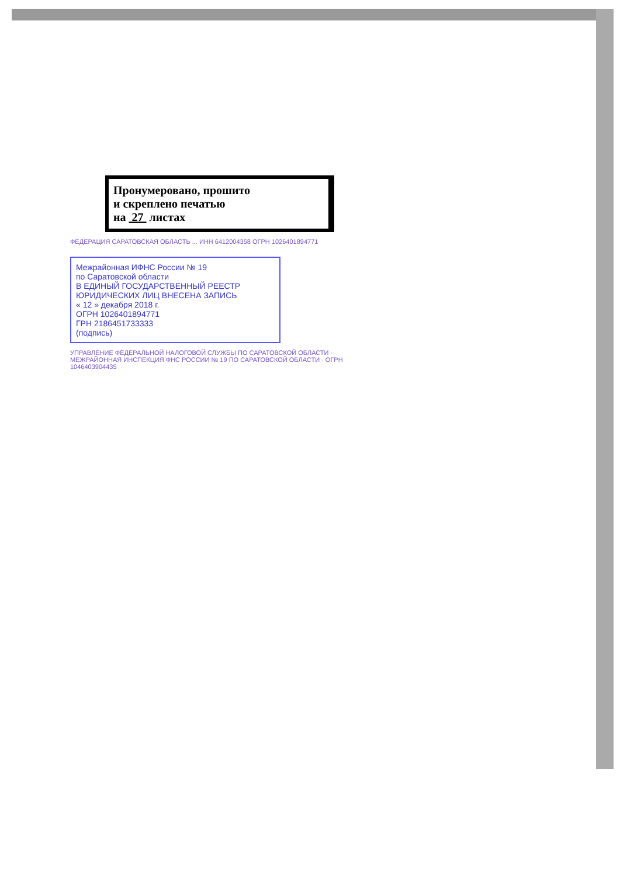Пронумеровано, прошито
и скреплено печатью
на 27 листах
ФЕДЕРАЦИЯ САРАТОВСКАЯ ОБЛАСТЬ ... ИНН 6412004358 ОГРН 1026401894771
Межрайонная ИФНС России № 19
по Саратовской области
В ЕДИНЫЙ ГОСУДАРСТВЕННЫЙ РЕЕСТР
ЮРИДИЧЕСКИХ ЛИЦ ВНЕСЕНА ЗАПИСЬ
« 12 » декабря 2018 г.
ОГРН 1026401894771
ГРН 2186451733333
(подпись)
УПРАВЛЕНИЕ ФЕДЕРАЛЬНОЙ НАЛОГОВОЙ СЛУЖБЫ ПО САРАТОВСКОЙ ОБЛАСТИ · МЕЖРАЙОННАЯ ИНСПЕКЦИЯ ФНС РОССИИ № 19 ПО САРАТОВСКОЙ ОБЛАСТИ · ОГРН 1046403904435